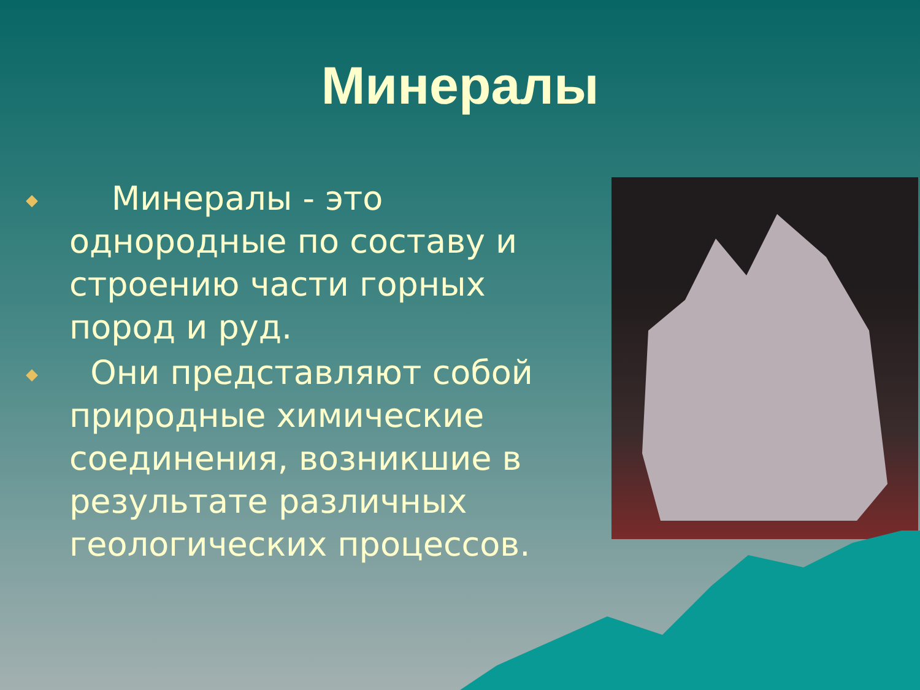Минералы
Минералы - это однородные по составу и строению части горных пород и руд.
Они представляют собой природные химические соединения, возникшие в результате различных геологических процессов.